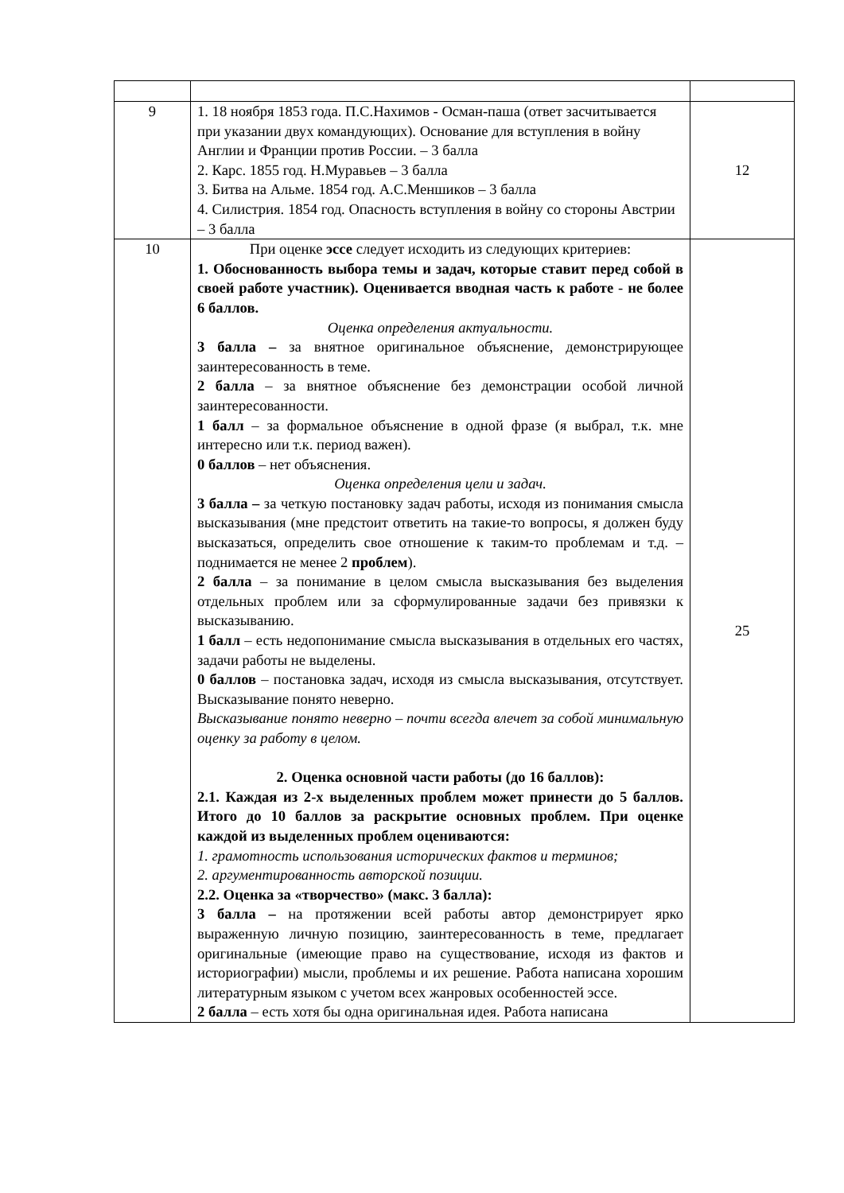| 9 | 1. 18 ноября 1853 года. П.С.Нахимов - Осман-паша (ответ засчитывается при указании двух командующих). Основание для вступления в войну Англии и Франции против России. – 3 балла 2. Карс. 1855 год. Н.Муравьев – 3 балла 3. Битва на Альме. 1854 год. А.С.Меншиков – 3 балла 4. Силистрия. 1854 год. Опасность вступления в войну со стороны Австрии – 3 балла | 12 |
| 10 | При оценке эссе следует исходить из следующих критериев: 1. Обоснованность выбора темы и задач, которые ставит перед собой в своей работе участник). Оценивается вводная часть к работе - не более 6 баллов. Оценка определения актуальности. 3 балла – за внятное оригинальное объяснение, демонстрирующее заинтересованность в теме. 2 балла – за внятное объяснение без демонстрации особой личной заинтересованности. 1 балл – за формальное объяснение в одной фразе (я выбрал, т.к. мне интересно или т.к. период важен). 0 баллов – нет объяснения. Оценка определения цели и задач. 3 балла – за четкую постановку задач работы, исходя из понимания смысла высказывания (мне предстоит ответить на такие-то вопросы, я должен буду высказаться, определить свое отношение к таким-то проблемам и т.д. – поднимается не менее 2 проблем ). 2 балла – за понимание в целом смысла высказывания без выделения отдельных проблем или за сформулированные задачи без привязки к высказыванию. 1 балл – есть недопонимание смысла высказывания в отдельных его частях, задачи работы не выделены. 0 баллов – постановка задач, исходя из смысла высказывания, отсутствует. Высказывание понято неверно. Высказывание понято неверно – почти всегда влечет за собой минимальную оценку за работу в целом. 2. Оценка основной части работы (до 16 баллов): 2.1. Каждая из 2-х выделенных проблем может принести до 5 баллов. Итого до 10 баллов за раскрытие основных проблем. При оценке каждой из выделенных проблем оцениваются: 1. грамотность использования исторических фактов и терминов; 2. аргументированность авторской позиции. 2.2. Оценка за «творчество» (макс. 3 балла): 3 балла – на протяжении всей работы автор демонстрирует ярко выраженную личную позицию, заинтересованность в теме, предлагает оригинальные (имеющие право на существование, исходя из фактов и историографии) мысли, проблемы и их решение. Работа написана хорошим литературным языком с учетом всех жанровых особенностей эссе. 2 балла – есть хотя бы одна оригинальная идея. Работа написана | 25 |